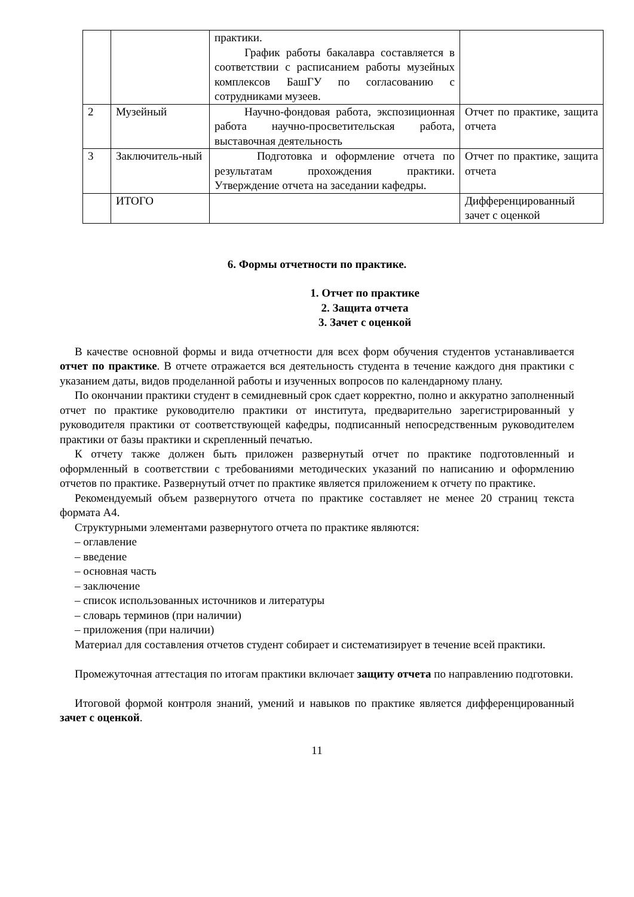| | | практики. График работы бакалавра составляется в соответствии с расписанием работы музейных комплексов БашГУ по согласованию с сотрудниками музеев. | |
| 2 | Музейный | Научно-фондовая работа, экспозиционная работа научно-просветительская работа, выставочная деятельность | Отчет по практике, защита отчета |
| 3 | Заключитель-ный | Подготовка и оформление отчета по результатам прохождения практики. Утверждение отчета на заседании кафедры. | Отчет по практике, защита отчета |
| | ИТОГО | | Дифференцированный зачет с оценкой |
6. Формы отчетности по практике.
1. Отчет по практике
2. Защита отчета
3. Зачет с оценкой
В качестве основной формы и вида отчетности для всех форм обучения студентов устанавливается отчет по практике. В отчете отражается вся деятельность студента в течение каждого дня практики с указанием даты, видов проделанной работы и изученных вопросов по календарному плану.
По окончании практики студент в семидневный срок сдает корректно, полно и аккуратно заполненный отчет по практике руководителю практики от института, предварительно зарегистрированный у руководителя практики от соответствующей кафедры, подписанный непосредственным руководителем практики от базы практики и скрепленный печатью.
К отчету также должен быть приложен развернутый отчет по практике подготовленный и оформленный в соответствии с требованиями методических указаний по написанию и оформлению отчетов по практике. Развернутый отчет по практике является приложением к отчету по практике.
Рекомендуемый объем развернутого отчета по практике составляет не менее 20 страниц текста формата А4.
Структурными элементами развернутого отчета по практике являются:
– оглавление
– введение
– основная часть
– заключение
– список использованных источников и литературы
– словарь терминов (при наличии)
– приложения (при наличии)
Материал для составления отчетов студент собирает и систематизирует в течение всей практики.
Промежуточная аттестация по итогам практики включает защиту отчета по направлению подготовки.
Итоговой формой контроля знаний, умений и навыков по практике является дифференцированный зачет с оценкой.
11